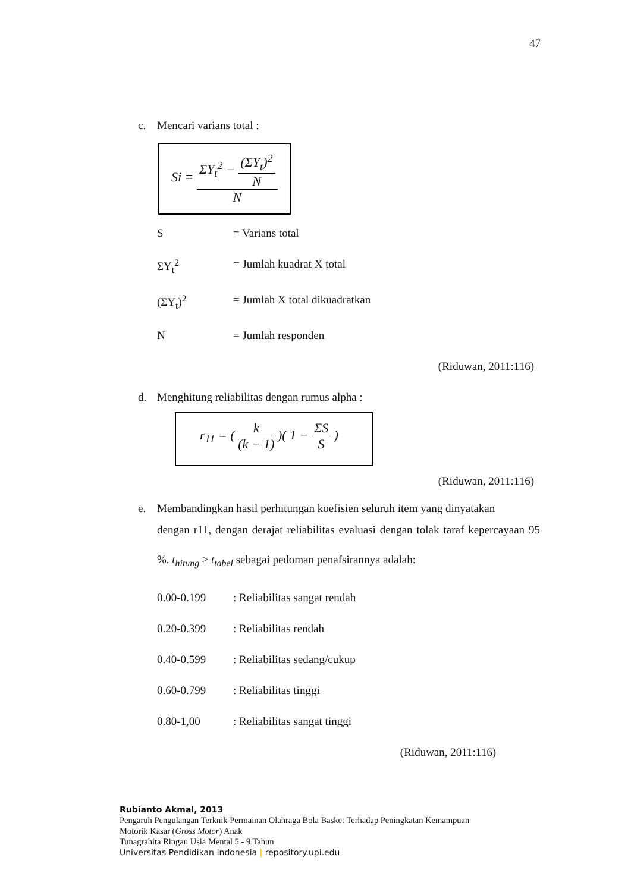47
c. Mencari varians total :
Si =
ΣY<sub>t</sub><sup>2</sup> −
(ΣY<sub>t</sub>)<sup>2</sup>
N
N
S = Varians total
ΣY<sub>t</sub><sup>2</sup> = Jumlah kuadrat X total
(ΣY<sub>t</sub>)<sup>2</sup> = Jumlah X total dikuadratkan
N = Jumlah responden
(Riduwan, 2011:116)
d. Menghitung reliabilitas dengan rumus alpha :
r<sub>11</sub> = (
k
(k − 1)
)( 1 −
ΣS
S
)
(Riduwan, 2011:116)
e. Membandingkan hasil perhitungan koefisien seluruh item yang dinyatakan
dengan r11, dengan derajat reliabilitas evaluasi dengan tolak taraf kepercayaan 95 %. t<sub>hitung</sub> ≥ t<sub>tabel</sub> sebagai pedoman penafsirannya adalah:
0.00-0.199: Reliabilitas sangat rendah
0.20-0.399: Reliabilitas rendah
0.40-0.599: Reliabilitas sedang/cukup
0.60-0.799: Reliabilitas tinggi
0.80-1,00: Reliabilitas sangat tinggi
(Riduwan, 2011:116)
Rubianto Akmal, 2013
Pengaruh Pengulangan Terknik Permainan Olahraga Bola Basket Terhadap Peningkatan Kemampuan
Motorik Kasar (Gross Motor) Anak
Tunagrahita Ringan Usia Mental 5 - 9 Tahun
Universitas Pendidikan Indonesia | repository.upi.edu